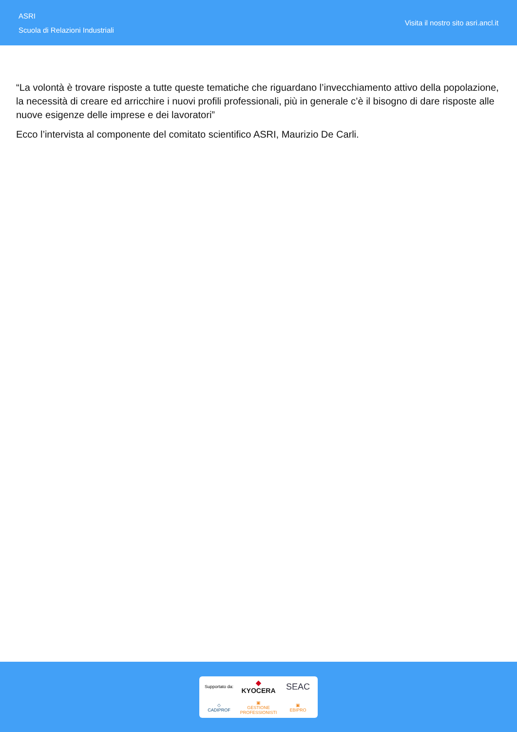ASRI
Scuola di Relazioni Industriali
Visita il nostro sito asri.ancl.it
“La volontà è trovare risposte a tutte queste tematiche che riguardano l’invecchiamento attivo della popolazione, la necessità di creare ed arricchire i nuovi profili professionali, più in generale c’è il bisogno di dare risposte alle nuove esigenze delle imprese e dei lavoratori”
Ecco l’intervista al componente del comitato scientifico ASRI, Maurizio De Carli.
Supportato da:
◆ KYOCERA
SEAC
◇
CADIPROF
▣
GESTIONE PROFESSIONISTI
▣
EBIPRO